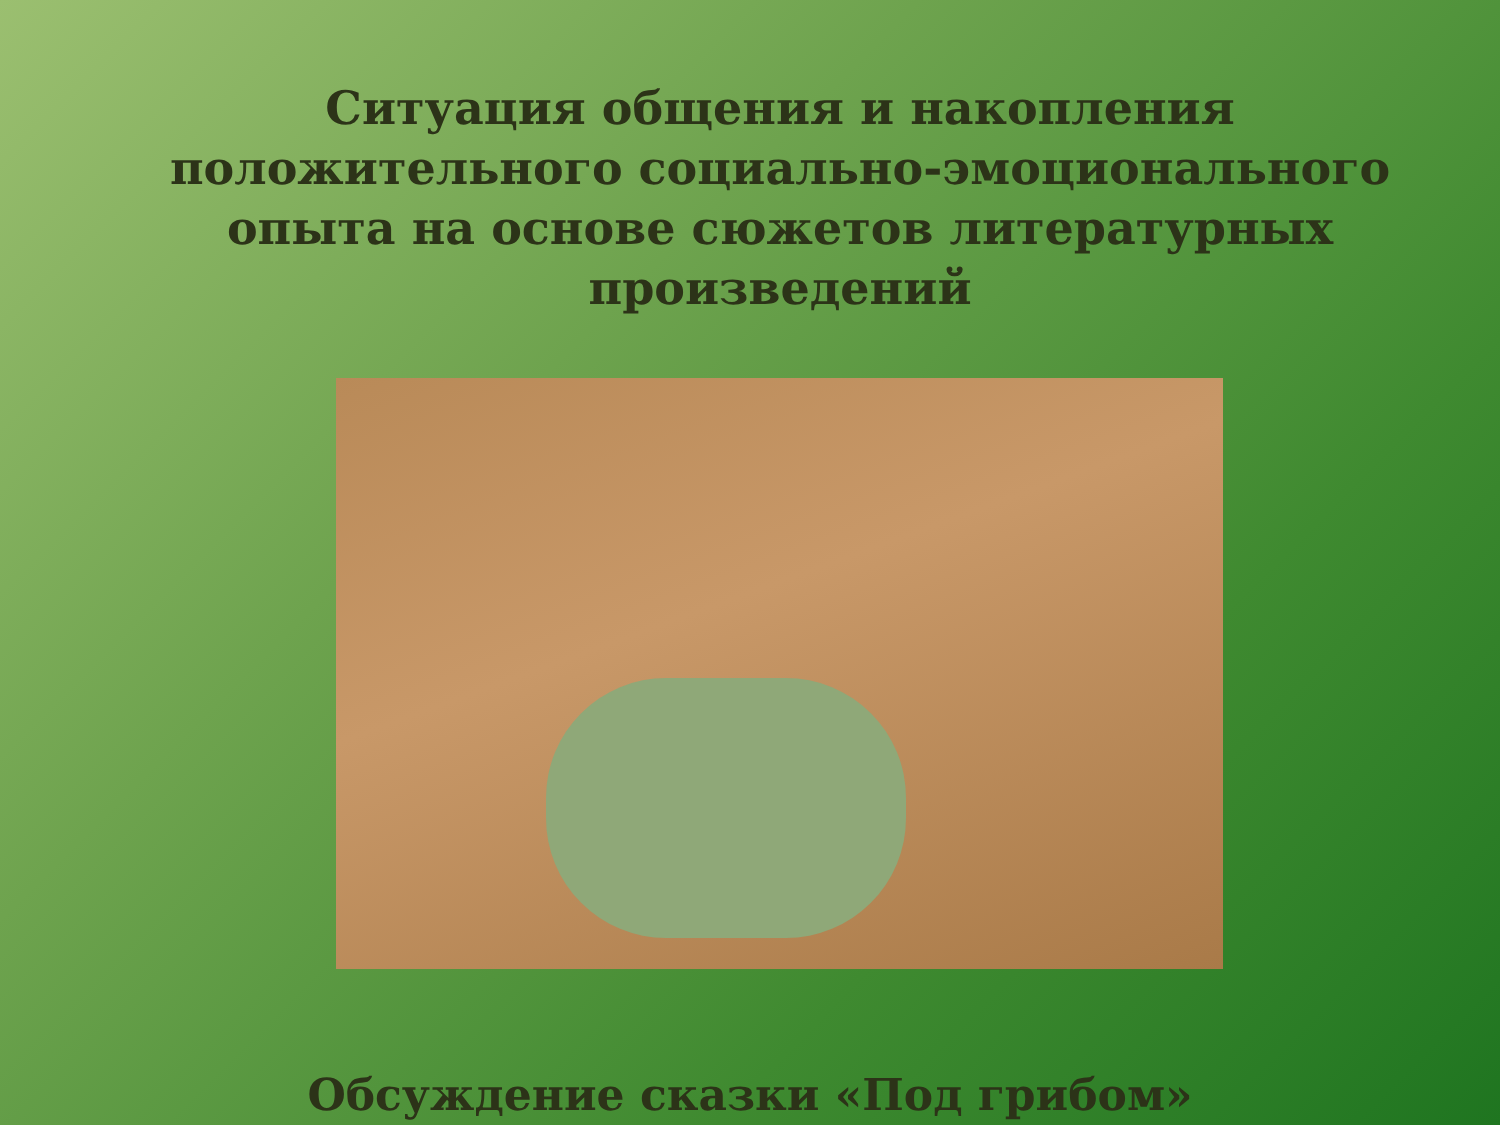Ситуация общения и накопления положительного социально-эмоционального опыта на основе сюжетов литературных произведений
Обсуждение сказки «Под грибом»